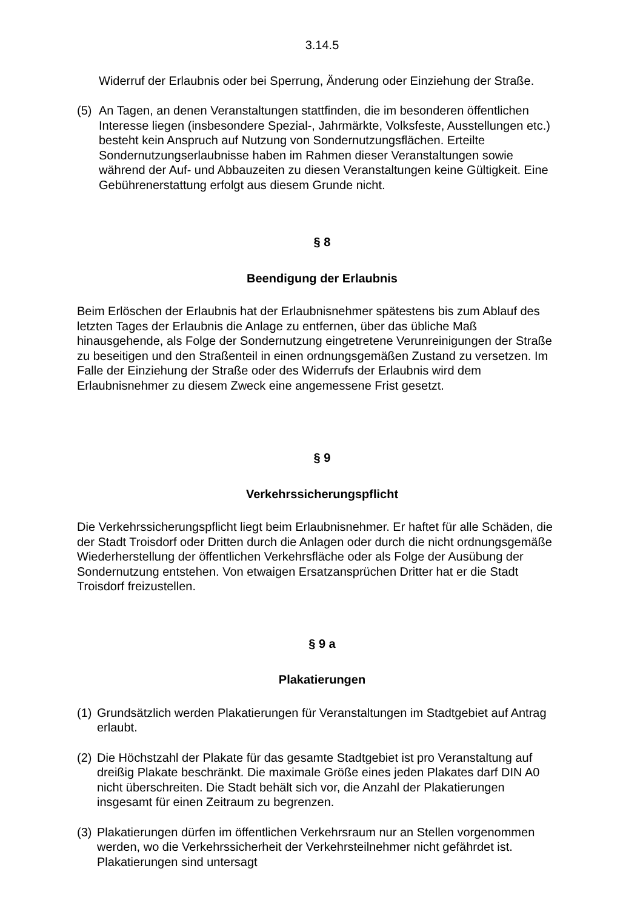3.14.5
Widerruf der Erlaubnis oder bei Sperrung, Änderung oder Einziehung der Straße.
(5) An Tagen, an denen Veranstaltungen stattfinden, die im besonderen öffentlichen Interesse liegen (insbesondere Spezial-, Jahrmärkte, Volksfeste, Ausstellungen etc.) besteht kein Anspruch auf Nutzung von Sondernutzungsflächen. Erteilte Sondernutzungserlaubnisse haben im Rahmen dieser Veranstaltungen sowie während der Auf- und Abbauzeiten zu diesen Veranstaltungen keine Gültigkeit. Eine Gebührenerstattung erfolgt aus diesem Grunde nicht.
§ 8
Beendigung der Erlaubnis
Beim Erlöschen der Erlaubnis hat der Erlaubnisnehmer spätestens bis zum Ablauf des letzten Tages der Erlaubnis die Anlage zu entfernen, über das übliche Maß hinausgehende, als Folge der Sondernutzung eingetretene Verunreinigungen der Straße zu beseitigen und den Straßenteil in einen ordnungsgemäßen Zustand zu versetzen. Im Falle der Einziehung der Straße oder des Widerrufs der Erlaubnis wird dem Erlaubnisnehmer zu diesem Zweck eine angemessene Frist gesetzt.
§ 9
Verkehrssicherungspflicht
Die Verkehrssicherungspflicht liegt beim Erlaubnisnehmer. Er haftet für alle Schäden, die der Stadt Troisdorf oder Dritten durch die Anlagen oder durch die nicht ordnungsgemäße Wiederherstellung der öffentlichen Verkehrsfläche oder als Folge der Ausübung der Sondernutzung entstehen. Von etwaigen Ersatzansprüchen Dritter hat er die Stadt Troisdorf freizustellen.
§ 9 a
Plakatierungen
(1) Grundsätzlich werden Plakatierungen für Veranstaltungen im Stadtgebiet auf Antrag erlaubt.
(2) Die Höchstzahl der Plakate für das gesamte Stadtgebiet ist pro Veranstaltung auf dreißig Plakate beschränkt. Die maximale Größe eines jeden Plakates darf DIN A0 nicht überschreiten. Die Stadt behält sich vor, die Anzahl der Plakatierungen insgesamt für einen Zeitraum zu begrenzen.
(3) Plakatierungen dürfen im öffentlichen Verkehrsraum nur an Stellen vorgenommen werden, wo die Verkehrssicherheit der Verkehrsteilnehmer nicht gefährdet ist.
Plakatierungen sind untersagt